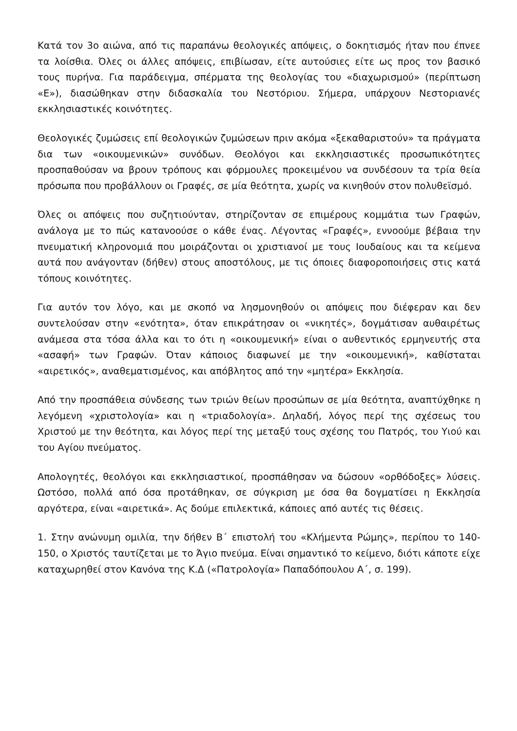Κατά τον 3ο αιώνα, από τις παραπάνω θεολογικές απόψεις, ο δοκητισμός ήταν που έπνεε τα λοίσθια. Όλες οι άλλες απόψεις, επιβίωσαν, είτε αυτούσιες είτε ως προς τον βασικό τους πυρήνα. Για παράδειγμα, σπέρματα της θεολογίας του «διαχωρισμού» (περίπτωση «Ε»), διασώθηκαν στην διδασκαλία του Νεστόριου. Σήμερα, υπάρχουν Νεστοριανές εκκλησιαστικές κοινότητες.
Θεολογικές ζυμώσεις επί θεολογικών ζυμώσεων πριν ακόμα «ξεκαθαριστούν» τα πράγματα δια των «οικουμενικών» συνόδων. Θεολόγοι και εκκλησιαστικές προσωπικότητες προσπαθούσαν να βρουν τρόπους και φόρμουλες προκειμένου να συνδέσουν τα τρία θεία πρόσωπα που προβάλλουν οι Γραφές, σε μία θεότητα, χωρίς να κινηθούν στον πολυθεϊσμό.
Όλες οι απόψεις που συζητιούνταν, στηρίζονταν σε επιμέρους κομμάτια των Γραφών, ανάλογα με το πώς κατανοούσε ο κάθε ένας. Λέγοντας «Γραφές», εννοούμε βέβαια την πνευματική κληρονομιά που μοιράζονται οι χριστιανοί με τους Ιουδαίους και τα κείμενα αυτά που ανάγονταν (δήθεν) στους αποστόλους, με τις όποιες διαφοροποιήσεις στις κατά τόπους κοινότητες.
Για αυτόν τον λόγο, και με σκοπό να λησμονηθούν οι απόψεις που διέφεραν και δεν συντελούσαν στην «ενότητα», όταν επικράτησαν οι «νικητές», δογμάτισαν αυθαιρέτως ανάμεσα στα τόσα άλλα και το ότι η «οικουμενική» είναι ο αυθεντικός ερμηνευτής στα «ασαφή» των Γραφών. Όταν κάποιος διαφωνεί με την «οικουμενική», καθίσταται «αιρετικός», αναθεματισμένος, και απόβλητος από την «μητέρα» Εκκλησία.
Από την προσπάθεια σύνδεσης των τριών θείων προσώπων σε μία θεότητα, αναπτύχθηκε η λεγόμενη «χριστολογία» και η «τριαδολογία». Δηλαδή, λόγος περί της σχέσεως του Χριστού με την θεότητα, και λόγος περί της μεταξύ τους σχέσης του Πατρός, του Υιού και του Αγίου πνεύματος.
Απολογητές, θεολόγοι και εκκλησιαστικοί, προσπάθησαν να δώσουν «ορθόδοξες» λύσεις. Ωστόσο, πολλά από όσα προτάθηκαν, σε σύγκριση με όσα θα δογματίσει η Εκκλησία αργότερα, είναι «αιρετικά». Ας δούμε επιλεκτικά, κάποιες από αυτές τις θέσεις.
1. Στην ανώνυμη ομιλία, την δήθεν Β΄ επιστολή του «Κλήμεντα Ρώμης», περίπου το 140-150, ο Χριστός ταυτίζεται με το Άγιο πνεύμα. Είναι σημαντικό το κείμενο, διότι κάποτε είχε καταχωρηθεί στον Κανόνα της Κ.Δ («Πατρολογία» Παπαδόπουλου Α΄, σ. 199).